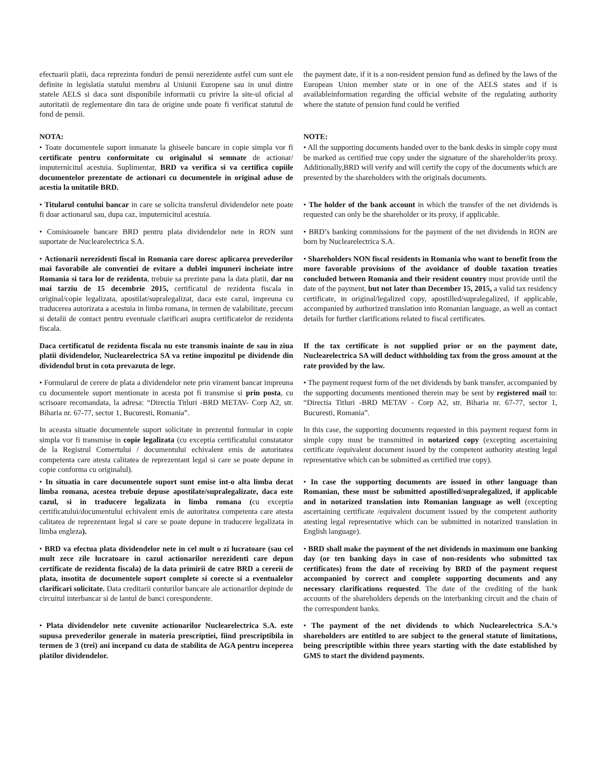efectuarii platii, daca reprezinta fonduri de pensii nerezidente astfel cum sunt ele definite in legislatia statului membru al Uniunii Europene sau in unul dintre statele AELS si daca sunt disponibile informatii cu privire la site-ul oficial al autoritatii de reglementare din tara de origine unde poate fi verificat statutul de fond de pensii.
the payment date, if it is a non-resident pension fund as defined by the laws of the European Union member state or in one of the AELS states and if is availableinformation regarding the official website of the regulating authority where the statute of pension fund could be verified
NOTA: NOTE:
• Toate documentele suport inmanate la ghiseele bancare in copie simpla vor fi certificate pentru conformitate cu originalul si semnate de actionar/ imputernicitul acestuia. Suplimentar, BRD va verifica si va certifica copiile documentelor prezentate de actionari cu documentele in original aduse de acestia la unitatile BRD.
• All the supporting documents handed over to the bank desks in simple copy must be marked as certified true copy under the signature of the shareholder/its proxy. Additionally,BRD will verify and will certify the copy of the documents which are presented by the shareholders with the originals documents.
• Titularul contului bancar in care se solicita transferul dividendelor nete poate fi doar actionarul sau, dupa caz, imputernicitul acestuia.
• The holder of the bank account in which the transfer of the net dividends is requested can only be the shareholder or its proxy, if applicable.
• Comisioanele bancare BRD pentru plata dividendelor nete in RON sunt suportate de Nuclearelectrica S.A.
• BRD’s banking commissions for the payment of the net dividends in RON are born by Nuclearelectrica S.A.
• Actionarii nerezidenti fiscal in Romania care doresc aplicarea prevederilor mai favorabile ale conventiei de evitare a dublei impuneri incheiate intre Romania si tara lor de rezidenta, trebuie sa prezinte pana la data platii, dar nu mai tarziu de 15 decembrie 2015, certificatul de rezidenta fiscala in original/copie legalizata, apostilat/supralegalizat, daca este cazul, impreuna cu traducerea autorizata a acestuia in limba romana, in termen de valabilitate, precum si detalii de contact pentru eventuale clarificari asupra certificatelor de rezidenta fiscala.
• Shareholders NON fiscal residents in Romania who want to benefit from the more favorable provisions of the avoidance of double taxation treaties concluded between Romania and their resident country must provide until the date of the payment, but not later than December 15, 2015, a valid tax residency certificate, in original/legalized copy, apostilled/supralegalized, if applicable, accompanied by authorized translation into Romanian language, as well as contact details for further clarifications related to fiscal certificates.
Daca certificatul de rezidenta fiscala nu este transmis inainte de sau in ziua platii dividendelor, Nuclearelectrica SA va retine impozitul pe dividende din dividendul brut in cota prevazuta de lege.
If the tax certificate is not supplied prior or on the payment date, Nuclearelectrica SA will deduct withholding tax from the gross amount at the rate provided by the law.
• Formularul de cerere de plata a dividendelor nete prin virament bancar impreuna cu documentele suport mentionate in acesta pot fi transmise si prin posta, cu scrisoare recomandata, la adresa: “Directia Titluri -BRD METAV- Corp A2, str. Biharia nr. 67-77, sector 1, Bucuresti, Romania”.
• The payment request form of the net dividends by bank transfer, accompanied by the supporting documents mentioned therein may be sent by registered mail to: “Directia Titluri -BRD METAV - Corp A2, str. Biharia nr. 67-77, sector 1, Bucuresti, Romania”.
In aceasta situatie documentele suport solicitate in prezentul formular in copie simpla vor fi transmise in copie legalizata (cu exceptia certificatului constatator de la Registrul Comertului / documentului echivalent emis de autoritatea competenta care atesta calitatea de reprezentant legal si care se poate depune in copie conforma cu originalul).
In this case, the supporting documents requested in this payment request form in simple copy must be transmitted in notarized copy (excepting ascertaining certificate /equivalent document issued by the competent authority atesting legal representative which can be submitted as certified true copy).
• In situatia in care documentele suport sunt emise int-o alta limba decat limba romana, acestea trebuie depuse apostilate/supralegalizate, daca este cazul, si in traducere legalizata in limba romana (cu exceptia certificatului/documentului echivalent emis de autoritatea competenta care atesta calitatea de reprezentant legal si care se poate depune in traducere legalizata in limba engleza).
• In case the supporting documents are issued in other language than Romanian, these must be submitted apostilled/supralegalized, if applicable and in notarized translation into Romanian language as well (excepting ascertaining certificate /equivalent document issued by the competent authority atesting legal representative which can be submitted in notarized translation in English language).
• BRD va efectua plata dividendelor nete in cel mult o zi lucratoare (sau cel mult zece zile lucratoare in cazul actionarilor nerezidenti care depun certificate de rezidenta fiscala) de la data primirii de catre BRD a cererii de plata, insotita de documentele suport complete si corecte si a eventualelor clarificari solicitate. Data creditarii conturilor bancare ale actionarilor depinde de circuitul interbancar si de lantul de banci corespondente.
• BRD shall make the payment of the net dividends in maximum one banking day (or ten banking days in case of non-residents who submitted tax certificates) from the date of receiving by BRD of the payment request accompanied by correct and complete supporting documents and any necessary clarifications requested. The date of the crediting of the bank accounts of the shareholders depends on the interbanking circuit and the chain of the correspondent banks.
• Plata dividendelor nete cuvenite actionarilor Nuclearelectrica S.A. este supusa prevederilor generale in materia prescriptiei, fiind prescriptibila in termen de 3 (trei) ani incepand cu data de stabilita de AGA pentru inceperea platilor dividendelor.
• The payment of the net dividends to which Nuclearelectrica S.A.‘s shareholders are entitled to are subject to the general statute of limitations, being prescriptible within three years starting with the date established by GMS to start the dividend payments.